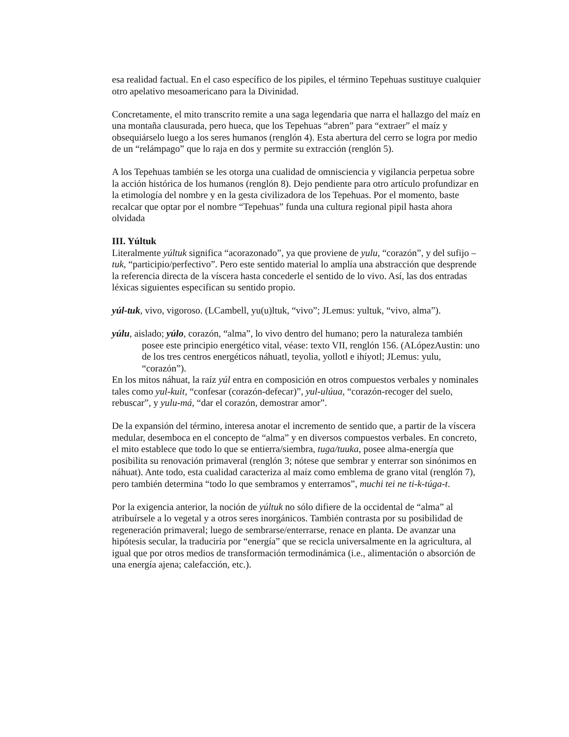esa realidad factual. En el caso específico de los pipiles, el término Tepehuas sustituye cualquier otro apelativo mesoamericano para la Divinidad.
Concretamente, el mito transcrito remite a una saga legendaria que narra el hallazgo del maíz en una montaña clausurada, pero hueca, que los Tepehuas “abren” para “extraer” el maíz y obsequiárselo luego a los seres humanos (renglón 4). Esta abertura del cerro se logra por medio de un “relámpago” que lo raja en dos y permite su extracción (renglón 5).
A los Tepehuas también se les otorga una cualidad de omnisciencia y vigilancia perpetua sobre la acción histórica de los humanos (renglón 8). Dejo pendiente para otro artículo profundizar en la etimología del nombre y en la gesta civilizadora de los Tepehuas. Por el momento, baste recalcar que optar por el nombre “Tepehuas” funda una cultura regional pipil hasta ahora olvidada
III. Yúltuk
Literalmente yúltuk significa “acorazonado”, ya que proviene de yulu, “corazón”, y del sufijo –tuk, “participio/perfectivo”. Pero este sentido material lo amplía una abstracción que desprende la referencia directa de la víscera hasta concederle el sentido de lo vivo. Así, las dos entradas léxicas siguientes especifican su sentido propio.
yúl-tuk, vivo, vigoroso. (LCambell, yu(u)ltuk, “vivo”; JLemus: yultuk, “vivo, alma”).
yúlu, aislado; yúlo, corazón, “alma”, lo vivo dentro del humano; pero la naturaleza también posee este principio energético vital, véase: texto VII, renglón 156. (ALópezAustin: uno de los tres centros energéticos náhuatl, teyolia, yollotl e ihíyotl; JLemus: yulu, “corazón”).
En los mitos náhuat, la raíz yúl entra en composición en otros compuestos verbales y nominales tales como yul-kuit, “confesar (corazón-defecar)”, yul-ulúua, “corazón-recoger del suelo, rebuscar”, y yulu-má, “dar el corazón, demostrar amor”.
De la expansión del término, interesa anotar el incremento de sentido que, a partir de la víscera medular, desemboca en el concepto de “alma” y en diversos compuestos verbales. En concreto, el mito establece que todo lo que se entierra/siembra, tuga/tuuka, posee alma-energía que posibilita su renovación primaveral (renglón 3; nótese que sembrar y enterrar son sinónimos en náhuat). Ante todo, esta cualidad caracteriza al maíz como emblema de grano vital (renglón 7), pero también determina “todo lo que sembramos y enterramos”, muchi tei ne ti-k-túga-t.
Por la exigencia anterior, la noción de yúltuk no sólo difiere de la occidental de “alma” al atribuírsele a lo vegetal y a otros seres inorgánicos. También contrasta por su posibilidad de regeneración primaveral; luego de sembrarse/enterrarse, renace en planta. De avanzar una hipótesis secular, la traduciría por “energía” que se recicla universalmente en la agricultura, al igual que por otros medios de transformación termodinámica (i.e., alimentación o absorción de una energía ajena; calefacción, etc.).